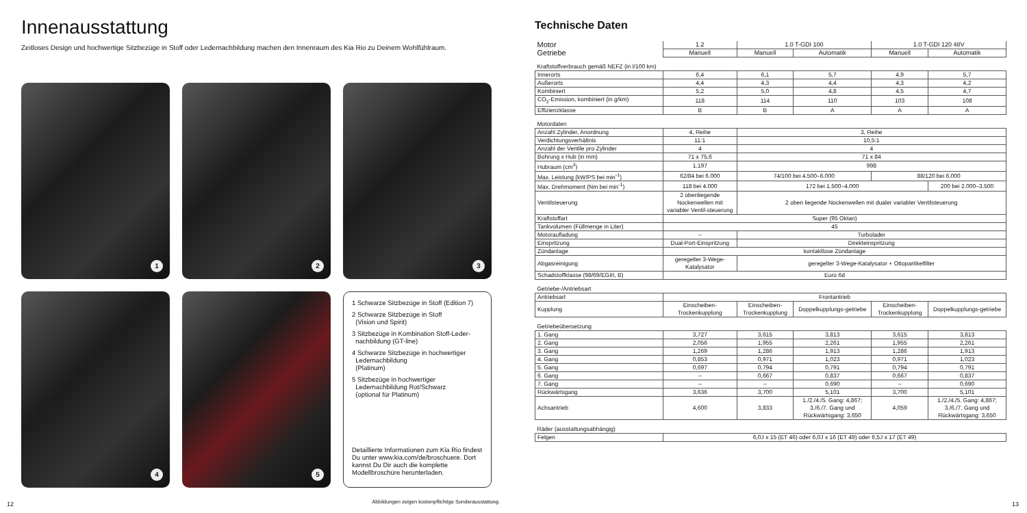Innenausstattung
Zeitloses Design und hochwertige Sitzbezüge in Stoff oder Ledernachbildung machen den Innenraum des Kia Rio zu Deinem Wohlfühlraum.
1
2
3
4
5
1 Schwarze Sitzbezüge in Stoff (Edition 7)
2 Schwarze Sitzbezüge in Stoff
(Vision und Spirit)
3 Sitzbezüge in Kombination Stoff-Leder-
nachbildung (GT-line)
4 Schwarze Sitzbezüge in hochwertiger
Ledernachbildung
(Platinum)
5 Sitzbezüge in hochwertiger
Ledernachbildung Rot/Schwarz
(optional für Platinum)
Detaillierte Informationen zum Kia Rio findest Du unter www.kia.com/de/broschuere. Dort kannst Du Dir auch die komplette Modellbroschüre herunterladen.
12 Abbildungen zeigen kostenpflichtige Sonderausstattung.
Technische Daten
| Motor | 1.2 | 1.0 T-GDI 100 | | 1.0 T-GDI 120 48V | |
| --- | --- | --- | --- | --- | --- |
| Getriebe | Manuell | Manuell | Automatik | Manuell | Automatik |
| Kraftstoffverbrauch gemäß NEFZ (in l/100 km) | | | | | |
| Innerorts | 6,4 | 6,1 | 5,7 | 4,9 | 5,7 |
| Außerorts | 4,4 | 4,3 | 4,4 | 4,3 | 4,2 |
| Kombiniert | 5,2 | 5,0 | 4,8 | 4,5 | 4,7 |
| CO<sub>2</sub>-Emission, kombiniert (in g/km) | 118 | 114 | 110 | 103 | 108 |
| Effizienzklasse | B | B | A | A | A |
| Motordaten | | | | | |
| Anzahl Zylinder, Anordnung | 4, Reihe | 3, Reihe | | | |
| Verdichtungsverhältnis | 11:1 | 10,5:1 | | | |
| Anzahl der Ventile pro Zylinder | 4 | 4 | | | |
| Bohrung x Hub (in mm) | 71 x 75,6 | 71 x 84 | | | |
| Hubraum (cm<sup>3</sup>) | 1.197 | 998 | | | |
| Max. Leistung (kW/PS bei min<sup>-1</sup>) | 62/84 bei 6.000 | 74/100 bei 4.500–6.000 | | 88/120 bei 6.000 | |
| Max. Drehmoment (Nm bei min<sup>-1</sup>) | 118 bei 4.000 | 172 bei 1.500–4.000 | | | 200 bei 2.000–3.500 |
| Ventilsteuerung | 2 obenliegende Nockenwellen mit variabler Ventil-steuerung | 2 oben liegende Nockenwellen mit dualer variabler Ventilsteuerung | | | |
| Kraftstoffart | Super (95 Oktan) | | | | |
| Tankvolumen (Füllmenge in Liter) | 45 | | | | |
| Motoraufladung | – | Turbolader | | | |
| Einspritzung | Dual-Port-Einspritzung | Direkteinspritzung | | | |
| Zündanlage | kontaktlose Zündanlage | | | | |
| Abgasreinigung | geregelter 3-Wege-Katalysator | geregelter 3-Wege-Katalysator + Ottopartikelfilter | | | |
| Schadstoffklasse (98/69/EGIII, B) | Euro 6d | | | | |
| Getriebe-/Antriebsart | | | | | |
| Antriebsart | Frontantrieb | | | | |
| Kupplung | Einscheiben-Trockenkupplung | Einscheiben-Trockenkupplung | Doppelkupplungs-getriebe | Einscheiben-Trockenkupplung | Doppelkupplungs-getriebe |
| Getriebeübersetzung | | | | | |
| 1. Gang | 3,727 | 3,615 | 3,813 | 3,615 | 3,813 |
| 2. Gang | 2,056 | 1,955 | 2,261 | 1,955 | 2,261 |
| 3. Gang | 1,269 | 1,286 | 1,913 | 1,286 | 1,913 |
| 4. Gang | 0,853 | 0,971 | 1,023 | 0,971 | 1,023 |
| 5. Gang | 0,697 | 0,794 | 0,791 | 0,794 | 0,791 |
| 6. Gang | – | 0,667 | 0,837 | 0,667 | 0,837 |
| 7. Gang | – | – | 0,690 | – | 0,690 |
| Rückwärtsgang | 3,636 | 3,700 | 5,101 | 3,700 | 5,101 |
| Achsantrieb | 4,600 | 3,833 | 1./2./4./5. Gang: 4,867; 3./6./7. Gang und Rückwärtsgang: 3,650 | 4,059 | 1./2./4./5. Gang: 4,867; 3./6./7. Gang und Rückwärtsgang: 3,650 |
| Räder (ausstattungsabhängig) | | | | | |
| Felgen | 6,0J x 15 (ET 46) oder 6,0J x 16 (ET 49) oder 6,5J x 17 (ET 49) | | | | |
13